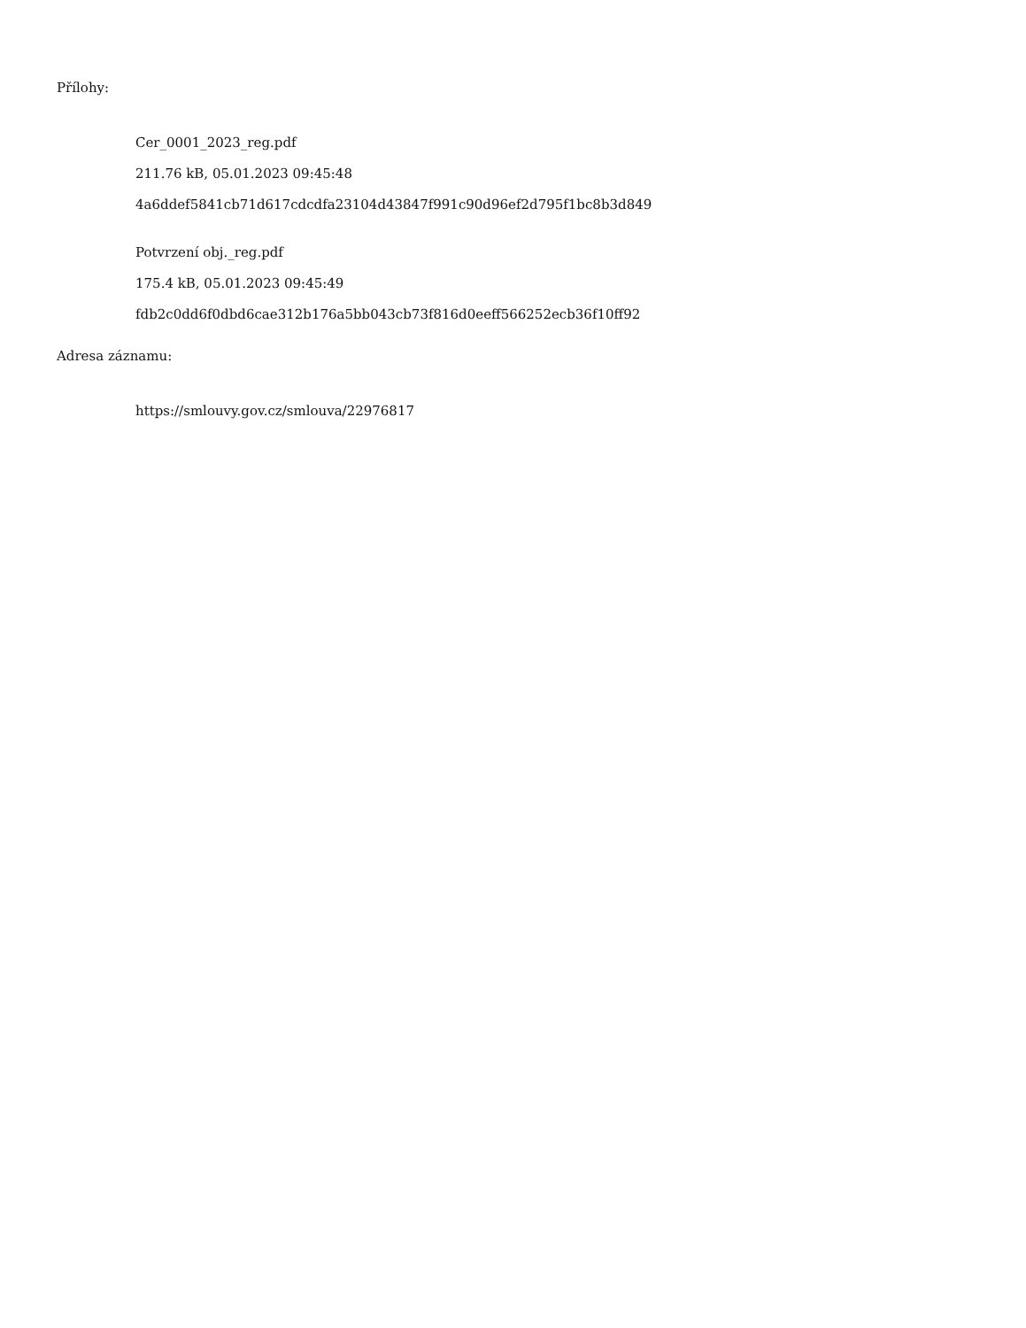Přílohy:
Cer_0001_2023_reg.pdf
211.76 kB, 05.01.2023 09:45:48
4a6ddef5841cb71d617cdcdfa23104d43847f991c90d96ef2d795f1bc8b3d849
Potvrzení obj._reg.pdf
175.4 kB, 05.01.2023 09:45:49
fdb2c0dd6f0dbd6cae312b176a5bb043cb73f816d0eeff566252ecb36f10ff92
Adresa záznamu:
https://smlouvy.gov.cz/smlouva/22976817